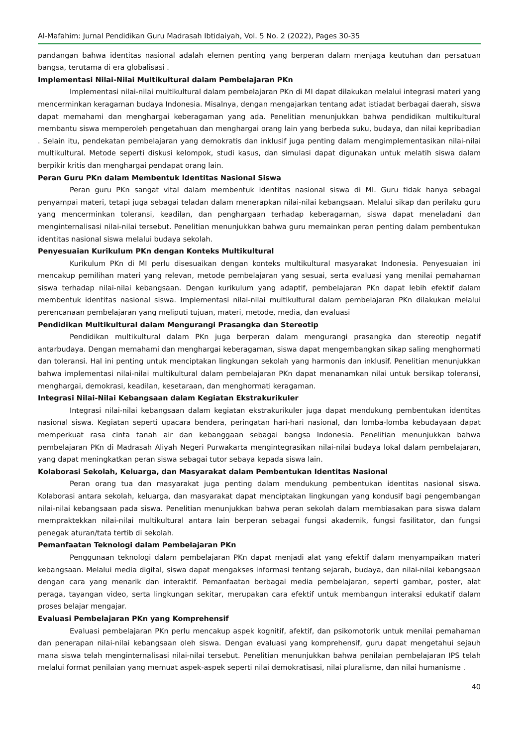Al-Mafahim: Jurnal Pendidikan Guru Madrasah Ibtidaiyah, Vol. 5 No. 2 (2022), Pages 30-35
pandangan bahwa identitas nasional adalah elemen penting yang berperan dalam menjaga keutuhan dan persatuan bangsa, terutama di era globalisasi .
Implementasi Nilai-Nilai Multikultural dalam Pembelajaran PKn
Implementasi nilai-nilai multikultural dalam pembelajaran PKn di MI dapat dilakukan melalui integrasi materi yang mencerminkan keragaman budaya Indonesia. Misalnya, dengan mengajarkan tentang adat istiadat berbagai daerah, siswa dapat memahami dan menghargai keberagaman yang ada. Penelitian menunjukkan bahwa pendidikan multikultural membantu siswa memperoleh pengetahuan dan menghargai orang lain yang berbeda suku, budaya, dan nilai kepribadian . Selain itu, pendekatan pembelajaran yang demokratis dan inklusif juga penting dalam mengimplementasikan nilai-nilai multikultural. Metode seperti diskusi kelompok, studi kasus, dan simulasi dapat digunakan untuk melatih siswa dalam berpikir kritis dan menghargai pendapat orang lain.
Peran Guru PKn dalam Membentuk Identitas Nasional Siswa
Peran guru PKn sangat vital dalam membentuk identitas nasional siswa di MI. Guru tidak hanya sebagai penyampai materi, tetapi juga sebagai teladan dalam menerapkan nilai-nilai kebangsaan. Melalui sikap dan perilaku guru yang mencerminkan toleransi, keadilan, dan penghargaan terhadap keberagaman, siswa dapat meneladani dan menginternalisasi nilai-nilai tersebut. Penelitian menunjukkan bahwa guru memainkan peran penting dalam pembentukan identitas nasional siswa melalui budaya sekolah.
Penyesuaian Kurikulum PKn dengan Konteks Multikultural
Kurikulum PKn di MI perlu disesuaikan dengan konteks multikultural masyarakat Indonesia. Penyesuaian ini mencakup pemilihan materi yang relevan, metode pembelajaran yang sesuai, serta evaluasi yang menilai pemahaman siswa terhadap nilai-nilai kebangsaan. Dengan kurikulum yang adaptif, pembelajaran PKn dapat lebih efektif dalam membentuk identitas nasional siswa. Implementasi nilai-nilai multikultural dalam pembelajaran PKn dilakukan melalui perencanaan pembelajaran yang meliputi tujuan, materi, metode, media, dan evaluasi
Pendidikan Multikultural dalam Mengurangi Prasangka dan Stereotip
Pendidikan multikultural dalam PKn juga berperan dalam mengurangi prasangka dan stereotip negatif antarbudaya. Dengan memahami dan menghargai keberagaman, siswa dapat mengembangkan sikap saling menghormati dan toleransi. Hal ini penting untuk menciptakan lingkungan sekolah yang harmonis dan inklusif. Penelitian menunjukkan bahwa implementasi nilai-nilai multikultural dalam pembelajaran PKn dapat menanamkan nilai untuk bersikap toleransi, menghargai, demokrasi, keadilan, kesetaraan, dan menghormati keragaman.
Integrasi Nilai-Nilai Kebangsaan dalam Kegiatan Ekstrakurikuler
Integrasi nilai-nilai kebangsaan dalam kegiatan ekstrakurikuler juga dapat mendukung pembentukan identitas nasional siswa. Kegiatan seperti upacara bendera, peringatan hari-hari nasional, dan lomba-lomba kebudayaan dapat memperkuat rasa cinta tanah air dan kebanggaan sebagai bangsa Indonesia. Penelitian menunjukkan bahwa pembelajaran PKn di Madrasah Aliyah Negeri Purwakarta mengintegrasikan nilai-nilai budaya lokal dalam pembelajaran, yang dapat meningkatkan peran siswa sebagai tutor sebaya kepada siswa lain.
Kolaborasi Sekolah, Keluarga, dan Masyarakat dalam Pembentukan Identitas Nasional
Peran orang tua dan masyarakat juga penting dalam mendukung pembentukan identitas nasional siswa. Kolaborasi antara sekolah, keluarga, dan masyarakat dapat menciptakan lingkungan yang kondusif bagi pengembangan nilai-nilai kebangsaan pada siswa. Penelitian menunjukkan bahwa peran sekolah dalam membiasakan para siswa dalam mempraktekkan nilai-nilai multikultural antara lain berperan sebagai fungsi akademik, fungsi fasilitator, dan fungsi penegak aturan/tata tertib di sekolah.
Pemanfaatan Teknologi dalam Pembelajaran PKn
Penggunaan teknologi dalam pembelajaran PKn dapat menjadi alat yang efektif dalam menyampaikan materi kebangsaan. Melalui media digital, siswa dapat mengakses informasi tentang sejarah, budaya, dan nilai-nilai kebangsaan dengan cara yang menarik dan interaktif. Pemanfaatan berbagai media pembelajaran, seperti gambar, poster, alat peraga, tayangan video, serta lingkungan sekitar, merupakan cara efektif untuk membangun interaksi edukatif dalam proses belajar mengajar.
Evaluasi Pembelajaran PKn yang Komprehensif
Evaluasi pembelajaran PKn perlu mencakup aspek kognitif, afektif, dan psikomotorik untuk menilai pemahaman dan penerapan nilai-nilai kebangsaan oleh siswa. Dengan evaluasi yang komprehensif, guru dapat mengetahui sejauh mana siswa telah menginternalisasi nilai-nilai tersebut. Penelitian menunjukkan bahwa penilaian pembelajaran IPS telah melalui format penilaian yang memuat aspek-aspek seperti nilai demokratisasi, nilai pluralisme, dan nilai humanisme .
40